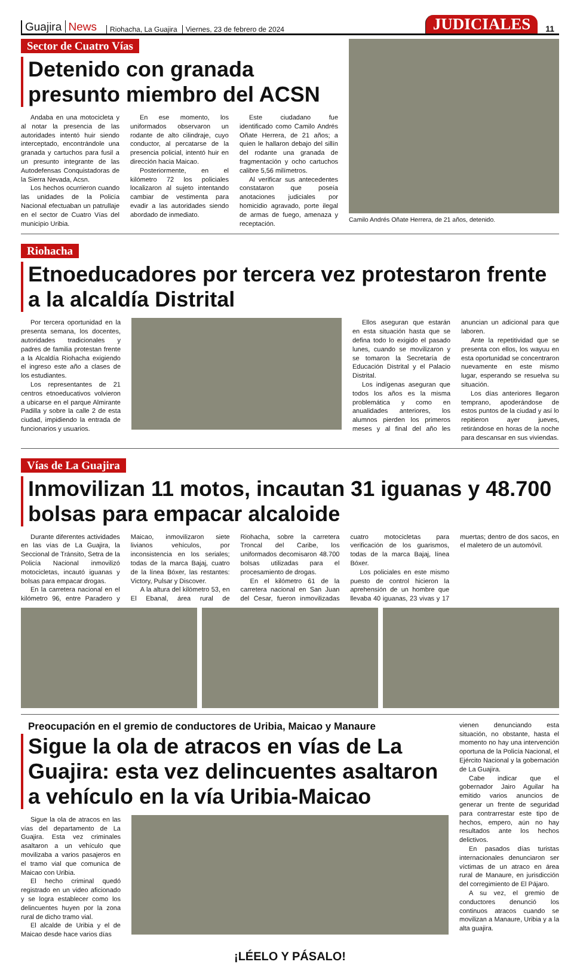Guajira News Riohacha, La Guajira Viernes, 23 de febrero de 2024 JUDICIALES 11
Sector de Cuatro Vías
Detenido con granada presunto miembro del ACSN
Andaba en una motocicleta y al notar la presencia de las autoridades intentó huir siendo interceptado, encontrándole una granada y cartuchos para fusil a un presunto integrante de las Autodefensas Conquistadoras de la Sierra Nevada, Acsn.
Los hechos ocurrieron cuando las unidades de la Policía Nacional efectuaban un patrullaje en el sector de Cuatro Vías del municipio Uribia.
En ese momento, los uniformados observaron un rodante de alto cilindraje, cuyo conductor, al percatarse de la presencia policial, intentó huir en dirección hacia Maicao.
Posteriormente, en el kilómetro 72 los policiales localizaron al sujeto intentando cambiar de vestimenta para evadir a las autoridades siendo abordado de inmediato.
Este ciudadano fue identificado como Camilo Andrés Oñate Herrera, de 21 años; a quien le hallaron debajo del sillín del rodante una granada de fragmentación y ocho cartuchos calibre 5,56 milímetros.
Al verificar sus antecedentes constataron que poseía anotaciones judiciales por homicidio agravado, porte ilegal de armas de fuego, amenaza y receptación.
Camilo Andrés Oñate Herrera, de 21 años, detenido.
Riohacha
Etnoeducadores por tercera vez protestaron frente a la alcaldía Distrital
Por tercera oportunidad en la presenta semana, los docentes, autoridades tradicionales y padres de familia protestan frente a la Alcaldía Riohacha exigiendo el ingreso este año a clases de los estudiantes.
Los representantes de 21 centros etnoeducativos volvieron a ubicarse en el parque Almirante Padilla y sobre la calle 2 de esta ciudad, impidiendo la entrada de funcionarios y usuarios.
Ellos aseguran que estarán en esta situación hasta que se defina todo lo exigido el pasado lunes, cuando se movilizaron y se tomaron la Secretaría de Educación Distrital y el Palacio Distrital.
Los indígenas aseguran que todos los años es la misma problemática y como en anualidades anteriores, los alumnos pierden los primeros meses y al final del año les anuncian un adicional para que laboren.
Ante la repetitividad que se presenta con ellos, los wayuu en esta oportunidad se concentraron nuevamente en este mismo lugar, esperando se resuelva su situación.
Los días anteriores llegaron temprano, apoderándose de estos puntos de la ciudad y así lo repitieron ayer jueves, retirándose en horas de la noche para descansar en sus viviendas.
Vías de La Guajira
Inmovilizan 11 motos, incautan 31 iguanas y 48.700 bolsas para empacar alcaloide
Durante diferentes actividades en las vías de La Guajira, la Seccional de Tránsito, Setra de la Policía Nacional inmovilizó motocicletas, incautó iguanas y bolsas para empacar drogas.
En la carretera nacional en el kilómetro 96, entre Paradero y Maicao, inmovilizaron siete livianos vehículos, por inconsistencia en los seriales; todas de la marca Bajaj, cuatro de la línea Bóxer, las restantes: Victory, Pulsar y Discover.
A la altura del kilómetro 53, en El Ebanal, área rural de Riohacha, sobre la carretera Troncal del Caribe, los uniformados decomisaron 48.700 bolsas utilizadas para el procesamiento de drogas.
En el kilómetro 61 de la carretera nacional en San Juan del Cesar, fueron inmovilizadas cuatro motocicletas para verificación de los guarismos, todas de la marca Bajaj, línea Bóxer.
Los policiales en este mismo puesto de control hicieron la aprehensión de un hombre que llevaba 40 iguanas, 23 vivas y 17 muertas; dentro de dos sacos, en el maletero de un automóvil.
Preocupación en el gremio de conductores de Uribia, Maicao y Manaure
Sigue la ola de atracos en vías de La Guajira: esta vez delincuentes asaltaron a vehículo en la vía Uribia-Maicao
Sigue la ola de atracos en las vías del departamento de La Guajira. Esta vez criminales asaltaron a un vehículo que movilizaba a varios pasajeros en el tramo vial que comunica de Maicao con Uribia.
El hecho criminal quedó registrado en un video aficionado y se logra establecer como los delincuentes huyen por la zona rural de dicho tramo vial.
El alcalde de Uribia y el de Maicao desde hace varios días
vienen denunciando esta situación, no obstante, hasta el momento no hay una intervención oportuna de la Policía Nacional, el Ejército Nacional y la gobernación de La Guajira.
Cabe indicar que el gobernador Jairo Aguilar ha emitido varios anuncios de generar un frente de seguridad para contrarrestar este tipo de hechos, empero, aún no hay resultados ante los hechos delictivos.
En pasados días turistas internacionales denunciaron ser víctimas de un atraco en área rural de Manaure, en jurisdicción del corregimiento de El Pájaro.
A su vez, el gremio de conductores denunció los continuos atracos cuando se movilizan a Manaure, Uribia y a la alta guajira.
¡LÉELO Y PÁSALO!